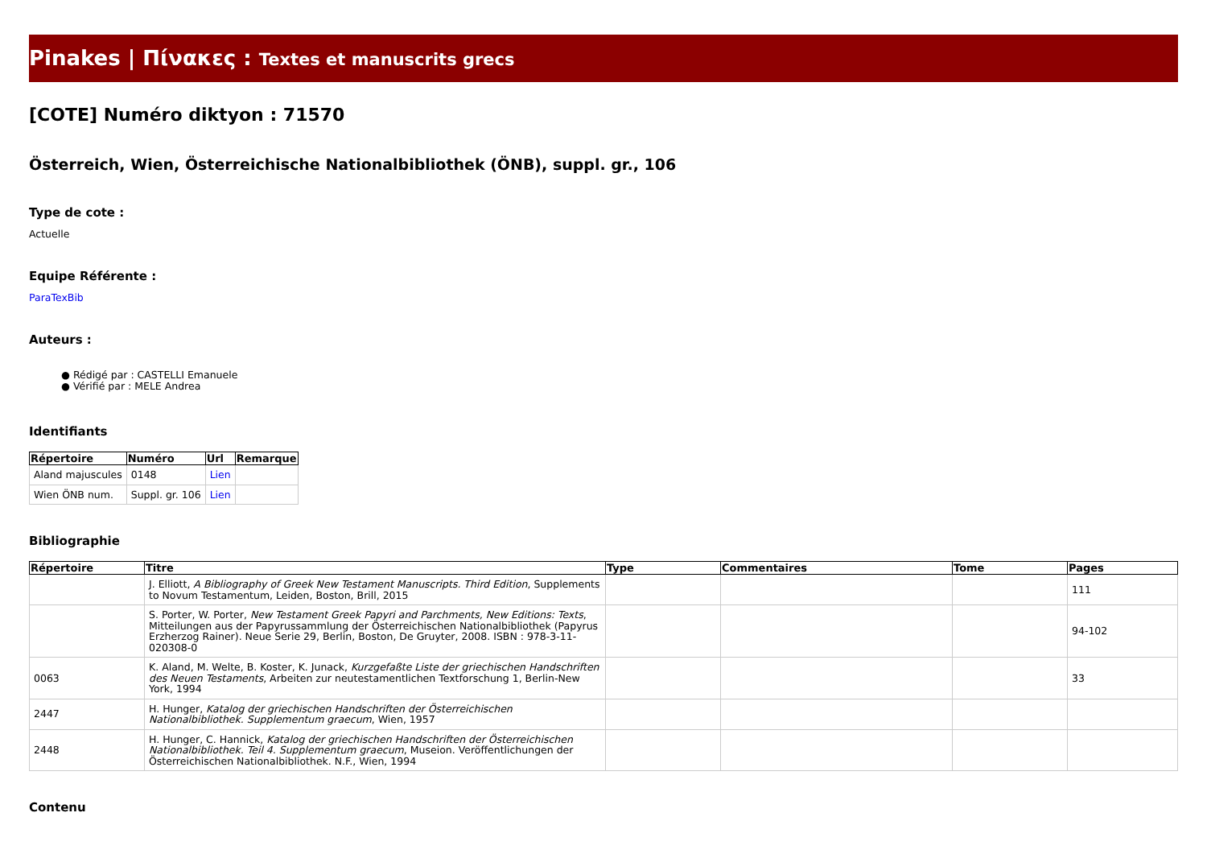Pinakes | Πίνακες : Textes et manuscrits grecs
[COTE] Numéro diktyon : 71570
Österreich, Wien, Österreichische Nationalbibliothek (ÖNB), suppl. gr., 106
Type de cote :
Actuelle
Equipe Référente :
ParaTexBib
Auteurs :
● Rédigé par : CASTELLI Emanuele
● Vérifié par : MELE Andrea
Identifiants
| Répertoire | Numéro | Url | Remarque |
| --- | --- | --- | --- |
| Aland majuscules | 0148 | Lien | |
| Wien ÖNB num. | Suppl. gr. 106 | Lien | |
Bibliographie
| Répertoire | Titre | Type | Commentaires | Tome | Pages |
| --- | --- | --- | --- | --- | --- |
| | J. Elliott, A Bibliography of Greek New Testament Manuscripts. Third Edition , Supplements to Novum Testamentum, Leiden, Boston, Brill, 2015 | | | | 111 |
| | S. Porter, W. Porter, New Testament Greek Papyri and Parchments, New Editions: Texts , Mitteilungen aus der Papyrussammlung der Österreichischen Nationalbibliothek (Papyrus Erzherzog Rainer). Neue Serie 29, Berlin, Boston, De Gruyter, 2008. ISBN : 978-3-11-020308-0 | | | | 94-102 |
| 0063 | K. Aland, M. Welte, B. Koster, K. Junack, Kurzgefaßte Liste der griechischen Handschriften des Neuen Testaments , Arbeiten zur neutestamentlichen Textforschung 1, Berlin-New York, 1994 | | | | 33 |
| 2447 | H. Hunger, Katalog der griechischen Handschriften der Österreichischen Nationalbibliothek. Supplementum graecum , Wien, 1957 | | | | |
| 2448 | H. Hunger, C. Hannick, Katalog der griechischen Handschriften der Österreichischen Nationalbibliothek. Teil 4. Supplementum graecum , Museion. Veröffentlichungen der Österreichischen Nationalbibliothek. N.F., Wien, 1994 | | | | |
Contenu